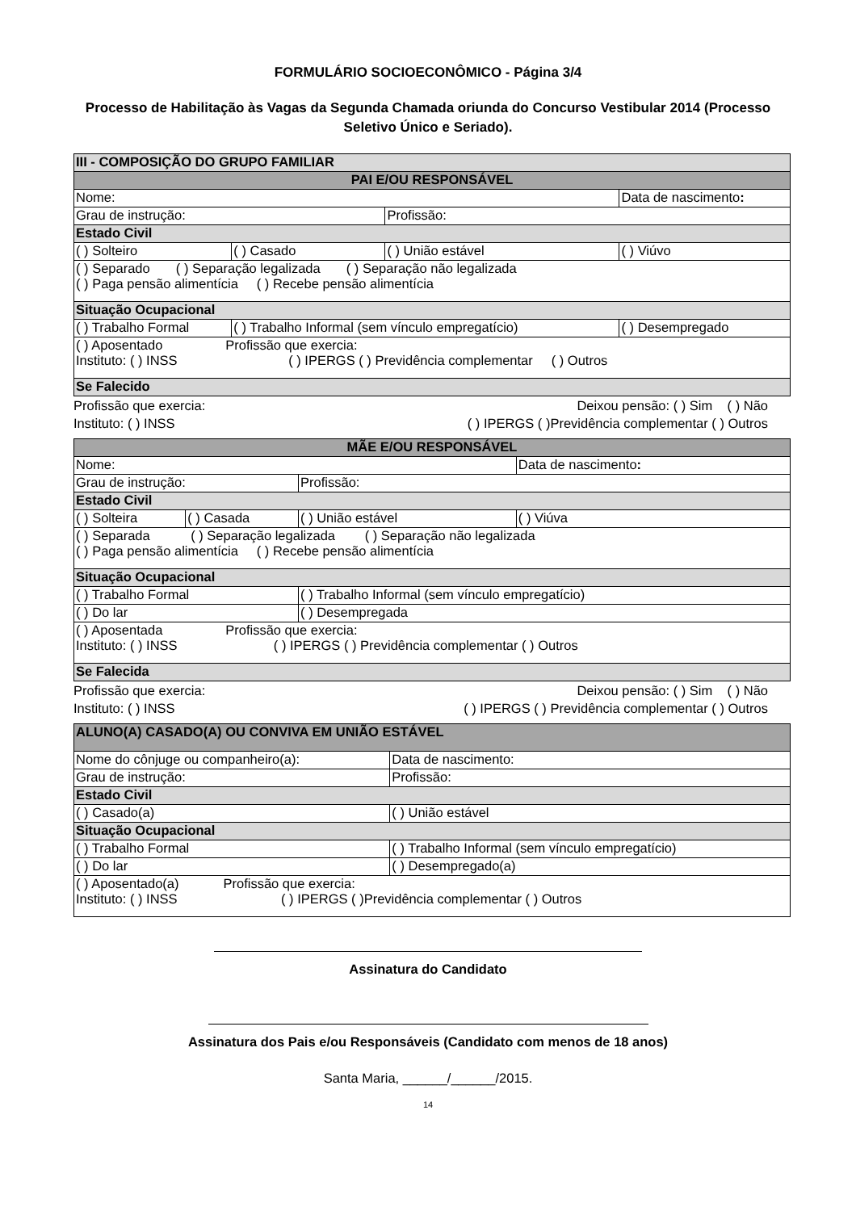FORMULÁRIO SOCIOECONÔMICO - Página 3/4
Processo de Habilitação às Vagas da Segunda Chamada oriunda do Concurso Vestibular 2014 (Processo Seletivo Único e Seriado).
| III - COMPOSIÇÃO DO GRUPO FAMILIAR | | | |
| PAI E/OU RESPONSÁVEL | | | |
| Nome: | | | Data de nascimento : |
| Grau de instrução: | | Profissão: | |
| Estado Civil | | | |
| ( ) Solteiro | ( ) Casado | ( ) União estável | ( ) Viúvo |
| ( ) Separado ( ) Separação legalizada ( ) Separação não legalizada ( ) Paga pensão alimentícia ( ) Recebe pensão alimentícia | | | |
| Situação Ocupacional | | | |
| ( ) Trabalho Formal | ( ) Trabalho Informal (sem vínculo empregatício) | | ( ) Desempregado |
| ( ) Aposentado Profissão que exercia: Instituto: ( ) INSS ( ) IPERGS ( ) Previdência complementar ( ) Outros | | | |
| Se Falecido | | | |
Profissão que exercia: Deixou pensão: ( ) Sim ( ) Não
Instituto: ( ) INSS ( ) IPERGS ( )Previdência complementar ( ) Outros
| MÃE E/OU RESPONSÁVEL | | | |
| Nome: | | | Data de nascimento : |
| Grau de instrução: | | Profissão: | |
| Estado Civil | | | |
| ( ) Solteira | ( ) Casada | ( ) União estável | ( ) Viúva |
| ( ) Separada ( ) Separação legalizada ( ) Separação não legalizada ( ) Paga pensão alimentícia ( ) Recebe pensão alimentícia | | | |
| Situação Ocupacional | | | |
| ( ) Trabalho Formal | | ( ) Trabalho Informal (sem vínculo empregatício) | |
| ( ) Do lar | | ( ) Desempregada | |
| ( ) Aposentada Profissão que exercia: Instituto: ( ) INSS ( ) IPERGS ( ) Previdência complementar ( ) Outros | | | |
| Se Falecida | | | |
Profissão que exercia: Deixou pensão: ( ) Sim ( ) Não
Instituto: ( ) INSS ( ) IPERGS ( ) Previdência complementar ( ) Outros
| ALUNO(A) CASADO(A) OU CONVIVA EM UNIÃO ESTÁVEL | | |
| Nome do cônjuge ou companheiro(a): | | Data de nascimento: |
| Grau de instrução: | Profissão: | |
| Estado Civil | | |
| ( ) Casado(a) | ( ) União estável | |
| Situação Ocupacional | | |
| ( ) Trabalho Formal | ( ) Trabalho Informal (sem vínculo empregatício) | |
| ( ) Do lar | ( ) Desempregado(a) | |
| ( ) Aposentado(a) Profissão que exercia: Instituto: ( ) INSS ( ) IPERGS ( )Previdência complementar ( ) Outros | | |
Assinatura do Candidato
Assinatura dos Pais e/ou Responsáveis (Candidato com menos de 18 anos)
Santa Maria, ______/______/2015.
14